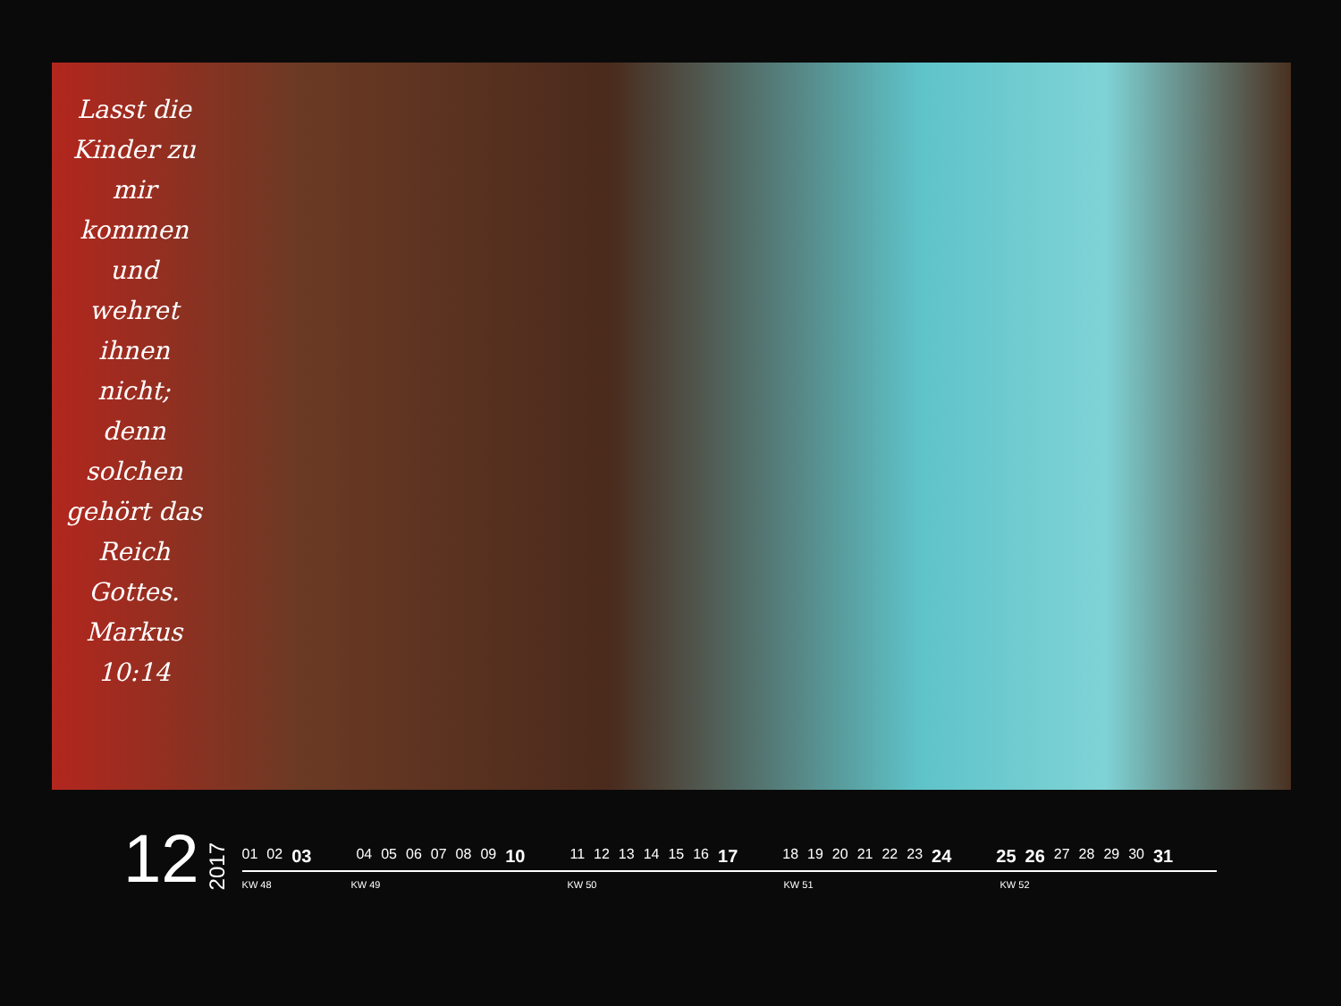Lasst die Kinder zu mir kommen und wehret ihnen nicht; denn solchen gehört das Reich Gottes. Markus 10:14
12
2017
01 02 03 04 05 06 07 08 09 10 11 12 13 14 15 16 17 18 19 20 21 22 23 24 25 26 27 28 29 30 31
KW 48 KW 49 KW 50 KW 51 KW 52